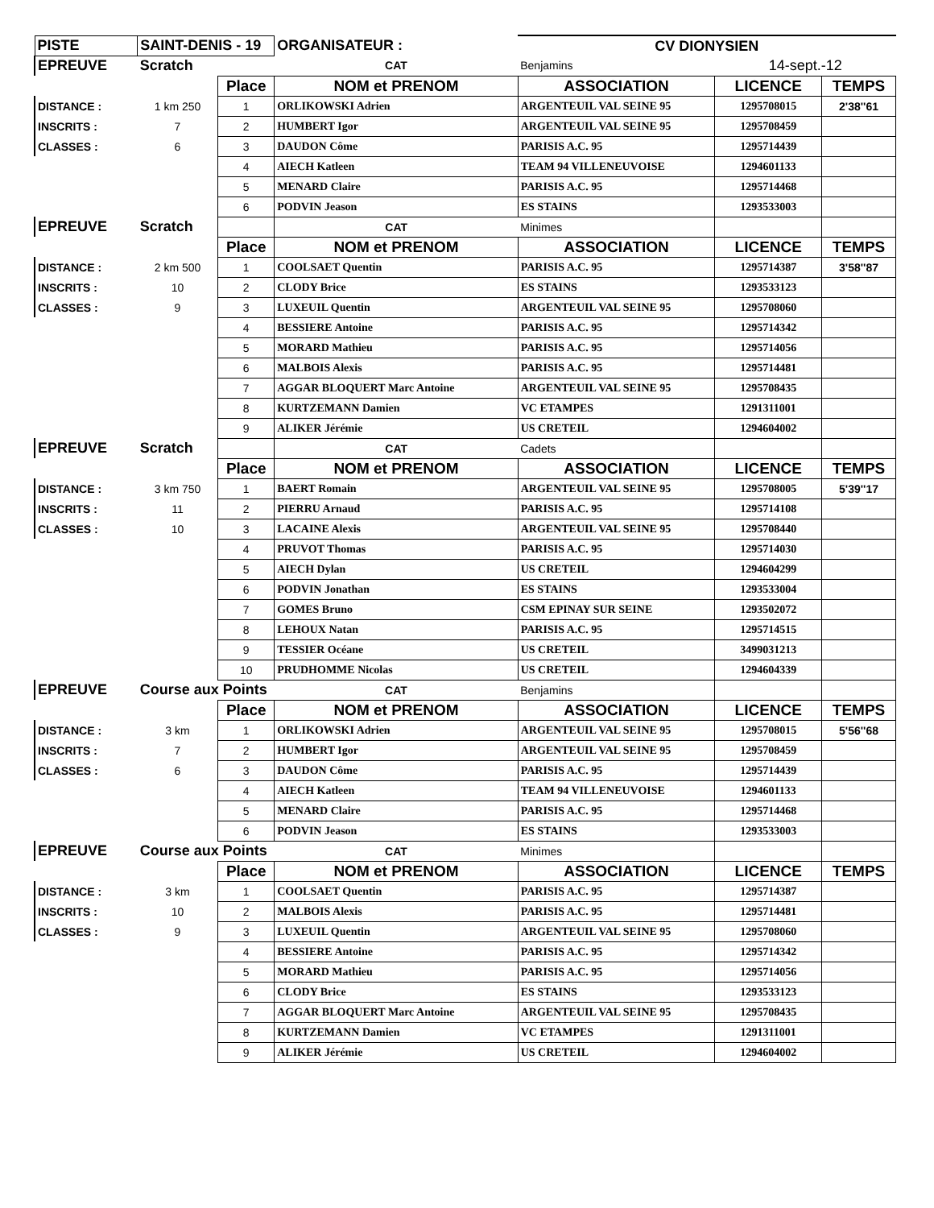| PISTE | SAINT-DENIS - 19 | | ORGANISATEUR : | CV DIONYSIEN | | |
| EPREUVE | Scratch | | CAT | Benjamins | 14-sept.-12 | |
| | | Place | NOM et PRENOM | ASSOCIATION | LICENCE | TEMPS |
| DISTANCE : | 1 km 250 | 1 | ORLIKOWSKI Adrien | ARGENTEUIL VAL SEINE 95 | 1295708015 | 2'38''61 |
| INSCRITS : | 7 | 2 | HUMBERT Igor | ARGENTEUIL VAL SEINE 95 | 1295708459 | |
| CLASSES : | 6 | 3 | DAUDON Côme | PARISIS A.C. 95 | 1295714439 | |
| | | 4 | AIECH Katleen | TEAM 94 VILLENEUVOISE | 1294601133 | |
| | | 5 | MENARD Claire | PARISIS A.C. 95 | 1295714468 | |
| | | 6 | PODVIN Jeason | ES STAINS | 1293533003 | |
| EPREUVE | Scratch | | CAT | Minimes | | |
| | | Place | NOM et PRENOM | ASSOCIATION | LICENCE | TEMPS |
| DISTANCE : | 2 km 500 | 1 | COOLSAET Quentin | PARISIS A.C. 95 | 1295714387 | 3'58''87 |
| INSCRITS : | 10 | 2 | CLODY Brice | ES STAINS | 1293533123 | |
| CLASSES : | 9 | 3 | LUXEUIL Quentin | ARGENTEUIL VAL SEINE 95 | 1295708060 | |
| | | 4 | BESSIERE Antoine | PARISIS A.C. 95 | 1295714342 | |
| | | 5 | MORARD Mathieu | PARISIS A.C. 95 | 1295714056 | |
| | | 6 | MALBOIS Alexis | PARISIS A.C. 95 | 1295714481 | |
| | | 7 | AGGAR BLOQUERT Marc Antoine | ARGENTEUIL VAL SEINE 95 | 1295708435 | |
| | | 8 | KURTZEMANN Damien | VC ETAMPES | 1291311001 | |
| | | 9 | ALIKER Jérémie | US CRETEIL | 1294604002 | |
| EPREUVE | Scratch | | CAT | Cadets | | |
| | | Place | NOM et PRENOM | ASSOCIATION | LICENCE | TEMPS |
| DISTANCE : | 3 km 750 | 1 | BAERT Romain | ARGENTEUIL VAL SEINE 95 | 1295708005 | 5'39''17 |
| INSCRITS : | 11 | 2 | PIERRU Arnaud | PARISIS A.C. 95 | 1295714108 | |
| CLASSES : | 10 | 3 | LACAINE Alexis | ARGENTEUIL VAL SEINE 95 | 1295708440 | |
| | | 4 | PRUVOT Thomas | PARISIS A.C. 95 | 1295714030 | |
| | | 5 | AIECH Dylan | US CRETEIL | 1294604299 | |
| | | 6 | PODVIN Jonathan | ES STAINS | 1293533004 | |
| | | 7 | GOMES Bruno | CSM EPINAY SUR SEINE | 1293502072 | |
| | | 8 | LEHOUX Natan | PARISIS A.C. 95 | 1295714515 | |
| | | 9 | TESSIER Océane | US CRETEIL | 3499031213 | |
| | | 10 | PRUDHOMME Nicolas | US CRETEIL | 1294604339 | |
| EPREUVE | Course aux Points | | CAT | Benjamins | | |
| | | Place | NOM et PRENOM | ASSOCIATION | LICENCE | TEMPS |
| DISTANCE : | 3 km | 1 | ORLIKOWSKI Adrien | ARGENTEUIL VAL SEINE 95 | 1295708015 | 5'56''68 |
| INSCRITS : | 7 | 2 | HUMBERT Igor | ARGENTEUIL VAL SEINE 95 | 1295708459 | |
| CLASSES : | 6 | 3 | DAUDON Côme | PARISIS A.C. 95 | 1295714439 | |
| | | 4 | AIECH Katleen | TEAM 94 VILLENEUVOISE | 1294601133 | |
| | | 5 | MENARD Claire | PARISIS A.C. 95 | 1295714468 | |
| | | 6 | PODVIN Jeason | ES STAINS | 1293533003 | |
| EPREUVE | Course aux Points | | CAT | Minimes | | |
| | | Place | NOM et PRENOM | ASSOCIATION | LICENCE | TEMPS |
| DISTANCE : | 3 km | 1 | COOLSAET Quentin | PARISIS A.C. 95 | 1295714387 | |
| INSCRITS : | 10 | 2 | MALBOIS Alexis | PARISIS A.C. 95 | 1295714481 | |
| CLASSES : | 9 | 3 | LUXEUIL Quentin | ARGENTEUIL VAL SEINE 95 | 1295708060 | |
| | | 4 | BESSIERE Antoine | PARISIS A.C. 95 | 1295714342 | |
| | | 5 | MORARD Mathieu | PARISIS A.C. 95 | 1295714056 | |
| | | 6 | CLODY Brice | ES STAINS | 1293533123 | |
| | | 7 | AGGAR BLOQUERT Marc Antoine | ARGENTEUIL VAL SEINE 95 | 1295708435 | |
| | | 8 | KURTZEMANN Damien | VC ETAMPES | 1291311001 | |
| | | 9 | ALIKER Jérémie | US CRETEIL | 1294604002 | |